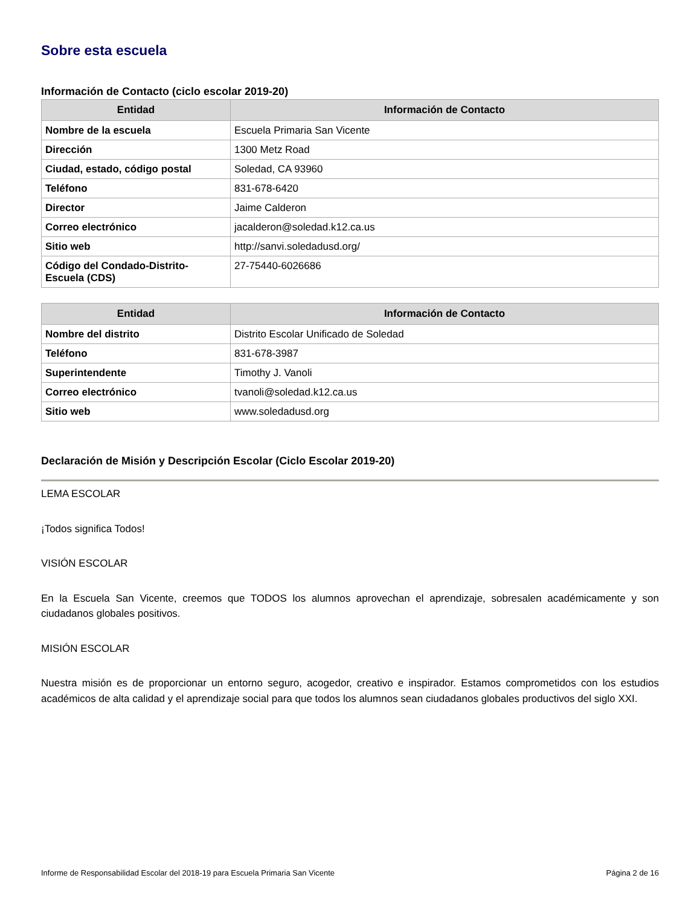Sobre esta escuela
Información de Contacto (ciclo escolar 2019-20)
| Entidad | Información de Contacto |
| --- | --- |
| Nombre de la escuela | Escuela Primaria San Vicente |
| Dirección | 1300 Metz Road |
| Ciudad, estado, código postal | Soledad, CA 93960 |
| Teléfono | 831-678-6420 |
| Director | Jaime Calderon |
| Correo electrónico | jacalderon@soledad.k12.ca.us |
| Sitio web | http://sanvi.soledadusd.org/ |
| Código del Condado-Distrito-Escuela (CDS) | 27-75440-6026686 |
| Entidad | Información de Contacto |
| --- | --- |
| Nombre del distrito | Distrito Escolar Unificado de Soledad |
| Teléfono | 831-678-3987 |
| Superintendente | Timothy J. Vanoli |
| Correo electrónico | tvanoli@soledad.k12.ca.us |
| Sitio web | www.soledadusd.org |
Declaración de Misión y Descripción Escolar (Ciclo Escolar 2019-20)
LEMA ESCOLAR
¡Todos significa Todos!
VISIÓN ESCOLAR
En la Escuela San Vicente, creemos que TODOS los alumnos aprovechan el aprendizaje, sobresalen académicamente y son ciudadanos globales positivos.
MISIÓN ESCOLAR
Nuestra misión es de proporcionar un entorno seguro, acogedor, creativo e inspirador. Estamos comprometidos con los estudios académicos de alta calidad y el aprendizaje social para que todos los alumnos sean ciudadanos globales productivos del siglo XXI.
Informe de Responsabilidad Escolar del 2018-19 para Escuela Primaria San Vicente Página 2 de 16